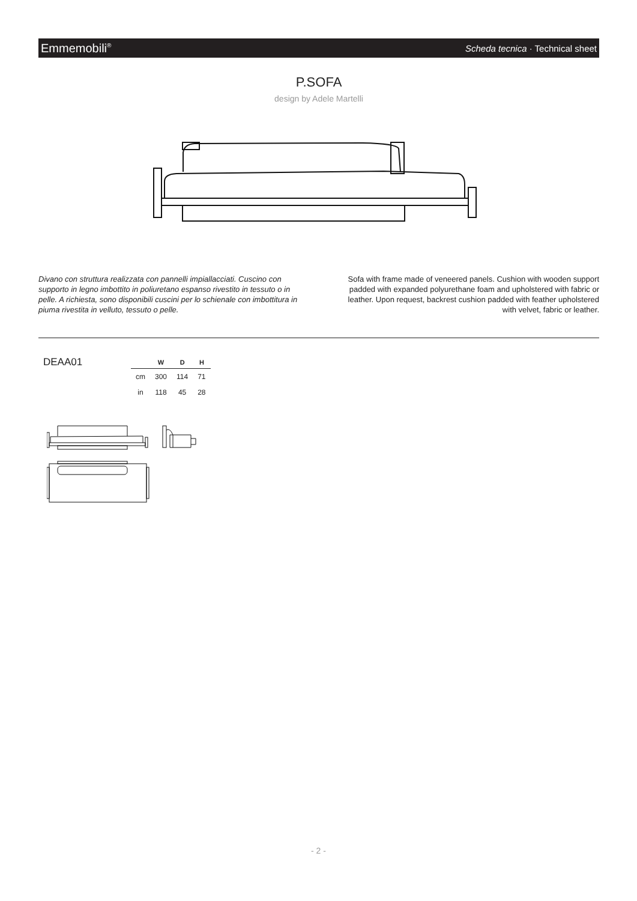Emmemobili<sup>®</sup> Scheda tecnica · Technical sheet
P.SOFA
design by Adele Martelli
Divano con struttura realizzata con pannelli impiallacciati. Cuscino con supporto in legno imbottito in poliuretano espanso rivestito in tessuto o in pelle. A richiesta, sono disponibili cuscini per lo schienale con imbottitura in piuma rivestita in velluto, tessuto o pelle.
Sofa with frame made of veneered panels. Cushion with wooden support padded with expanded polyurethane foam and upholstered with fabric or leather. Upon request, backrest cushion padded with feather upholstered with velvet, fabric or leather.
DEAA01
| | W | D | H |
| --- | --- | --- | --- |
| cm | 300 | 114 | 71 |
| in | 118 | 45 | 28 |
- 2 -